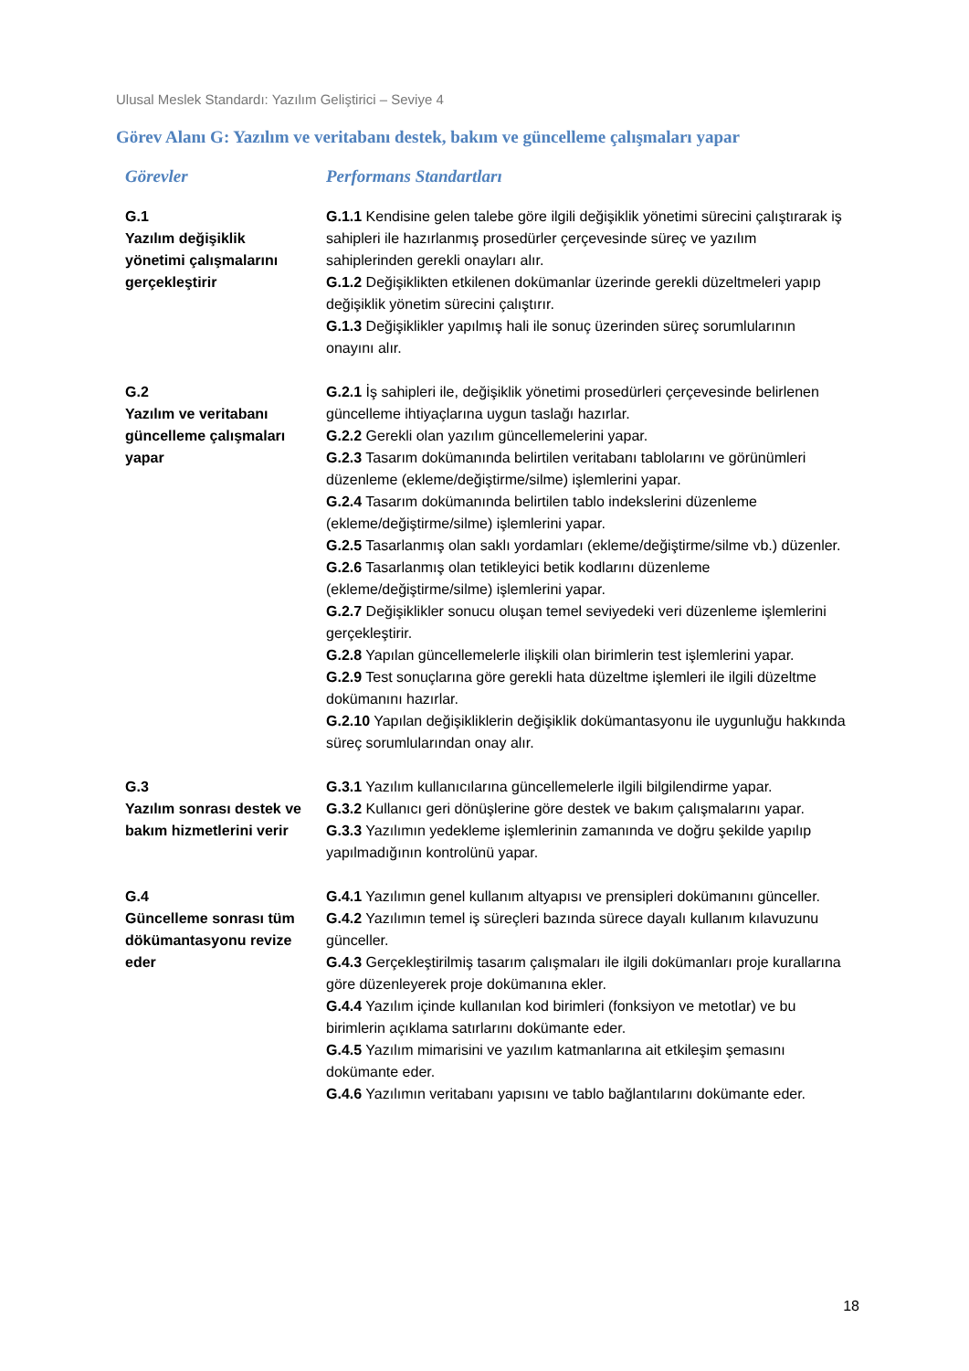Ulusal Meslek Standardı: Yazılım Geliştirici – Seviye 4
Görev Alanı G: Yazılım ve veritabanı destek, bakım ve güncelleme çalışmaları yapar
| Görevler | Performans Standartları |
| --- | --- |
| G.1 Yazılım değişiklik yönetimi çalışmalarını gerçekleştirir | G.1.1 Kendisine gelen talebe göre ilgili değişiklik yönetimi sürecini çalıştırarak iş sahipleri ile hazırlanmış prosedürler çerçevesinde süreç ve yazılım sahiplerinden gerekli onayları alır. G.1.2 Değişiklikten etkilenen dokümanlar üzerinde gerekli düzeltmeleri yapıp değişiklik yönetim sürecini çalıştırır. G.1.3 Değişiklikler yapılmış hali ile sonuç üzerinden süreç sorumlularının onayını alır. |
| G.2 Yazılım ve veritabanı güncelleme çalışmaları yapar | G.2.1 İş sahipleri ile, değişiklik yönetimi prosedürleri çerçevesinde belirlenen güncelleme ihtiyaçlarına uygun taslağı hazırlar. G.2.2 Gerekli olan yazılım güncellemelerini yapar. G.2.3 Tasarım dokümanında belirtilen veritabanı tablolarını ve görünümleri düzenleme (ekleme/değiştirme/silme) işlemlerini yapar. G.2.4 Tasarım dokümanında belirtilen tablo indekslerini düzenleme (ekleme/değiştirme/silme) işlemlerini yapar. G.2.5 Tasarlanmış olan saklı yordamları (ekleme/değiştirme/silme vb.) düzenler. G.2.6 Tasarlanmış olan tetikleyici betik kodlarını düzenleme (ekleme/değiştirme/silme) işlemlerini yapar. G.2.7 Değişiklikler sonucu oluşan temel seviyedeki veri düzenleme işlemlerini gerçekleştirir. G.2.8 Yapılan güncellemelerle ilişkili olan birimlerin test işlemlerini yapar. G.2.9 Test sonuçlarına göre gerekli hata düzeltme işlemleri ile ilgili düzeltme dokümanını hazırlar. G.2.10 Yapılan değişikliklerin değişiklik dokümantasyonu ile uygunluğu hakkında süreç sorumlularından onay alır. |
| G.3 Yazılım sonrası destek ve bakım hizmetlerini verir | G.3.1 Yazılım kullanıcılarına güncellemelerle ilgili bilgilendirme yapar. G.3.2 Kullanıcı geri dönüşlerine göre destek ve bakım çalışmalarını yapar. G.3.3 Yazılımın yedekleme işlemlerinin zamanında ve doğru şekilde yapılıp yapılmadığının kontrolünü yapar. |
| G.4 Güncelleme sonrası tüm dökümantasyonu revize eder | G.4.1 Yazılımın genel kullanım altyapısı ve prensipleri dokümanını günceller. G.4.2 Yazılımın temel iş süreçleri bazında sürece dayalı kullanım kılavuzunu günceller. G.4.3 Gerçekleştirilmiş tasarım çalışmaları ile ilgili dokümanları proje kurallarına göre düzenleyerek proje dokümanına ekler. G.4.4 Yazılım içinde kullanılan kod birimleri (fonksiyon ve metotlar) ve bu birimlerin açıklama satırlarını dokümante eder. G.4.5 Yazılım mimarisini ve yazılım katmanlarına ait etkileşim şemasını dokümante eder. G.4.6 Yazılımın veritabanı yapısını ve tablo bağlantılarını dokümante eder. |
18